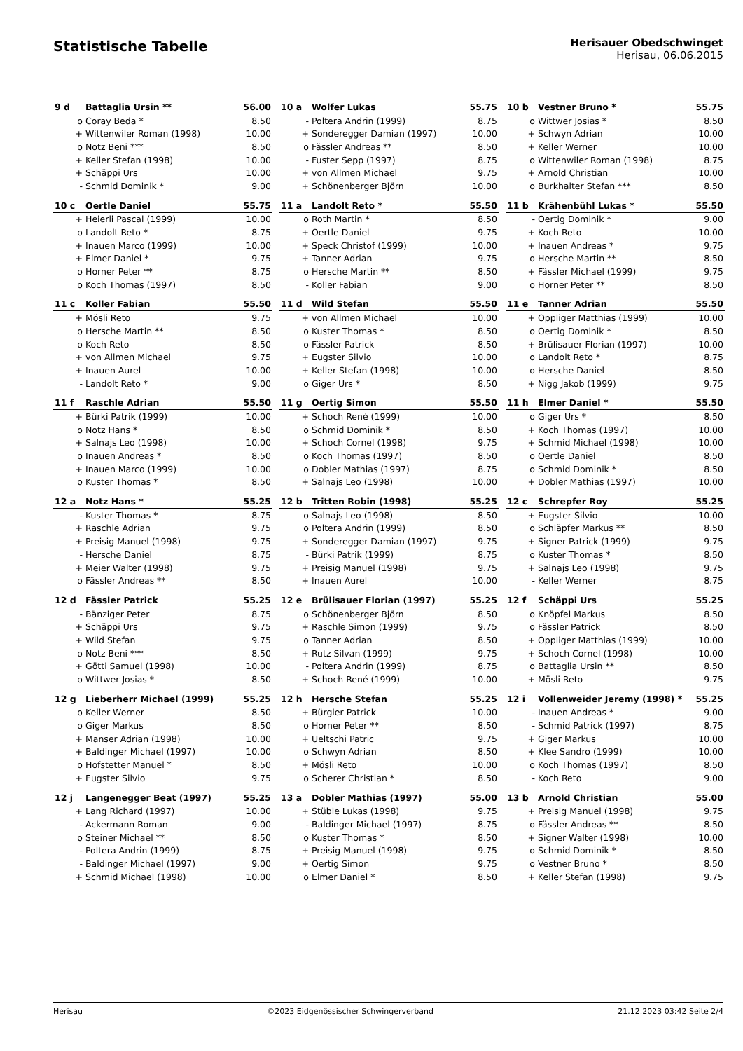Statistische Tabelle
Herisauer Obedschwinget
Herisau, 06.06.2015
| 9 d | Battaglia Ursin ** | 56.00 |
| --- | --- | --- |
| o | Coray Beda * | 8.50 |
| + | Wittenwiler Roman (1998) | 10.00 |
| o | Notz Beni *** | 8.50 |
| + | Keller Stefan (1998) | 10.00 |
| + | Schäppi Urs | 10.00 |
| - | Schmid Dominik * | 9.00 |
| 10 a | Wolfer Lukas | 55.75 |
| --- | --- | --- |
| - | Poltera Andrin (1999) | 8.75 |
| + | Sonderegger Damian (1997) | 10.00 |
| o | Fässler Andreas ** | 8.50 |
| - | Fuster Sepp (1997) | 8.75 |
| + | von Allmen Michael | 9.75 |
| + | Schönenberger Björn | 10.00 |
| 10 b | Vestner Bruno * | 55.75 |
| --- | --- | --- |
| o | Wittwer Josias * | 8.50 |
| + | Schwyn Adrian | 10.00 |
| + | Keller Werner | 10.00 |
| o | Wittenwiler Roman (1998) | 8.75 |
| + | Arnold Christian | 10.00 |
| o | Burkhalter Stefan *** | 8.50 |
| 10 c | Oertle Daniel | 55.75 |
| --- | --- | --- |
| + | Heierli Pascal (1999) | 10.00 |
| o | Landolt Reto * | 8.75 |
| + | Inauen Marco (1999) | 10.00 |
| + | Elmer Daniel * | 9.75 |
| o | Horner Peter ** | 8.75 |
| o | Koch Thomas (1997) | 8.50 |
| 11 a | Landolt Reto * | 55.50 |
| --- | --- | --- |
| o | Roth Martin * | 8.50 |
| + | Oertle Daniel | 9.75 |
| + | Speck Christof (1999) | 10.00 |
| + | Tanner Adrian | 9.75 |
| o | Hersche Martin ** | 8.50 |
| - | Koller Fabian | 9.00 |
| 11 b | Krähenbühl Lukas * | 55.50 |
| --- | --- | --- |
| - | Oertig Dominik * | 9.00 |
| + | Koch Reto | 10.00 |
| + | Inauen Andreas * | 9.75 |
| o | Hersche Martin ** | 8.50 |
| + | Fässler Michael (1999) | 9.75 |
| o | Horner Peter ** | 8.50 |
| 11 c | Koller Fabian | 55.50 |
| --- | --- | --- |
| + | Mösli Reto | 9.75 |
| o | Hersche Martin ** | 8.50 |
| o | Koch Reto | 8.50 |
| + | von Allmen Michael | 9.75 |
| + | Inauen Aurel | 10.00 |
| - | Landolt Reto * | 9.00 |
| 11 d | Wild Stefan | 55.50 |
| --- | --- | --- |
| + | von Allmen Michael | 10.00 |
| o | Kuster Thomas * | 8.50 |
| o | Fässler Patrick | 8.50 |
| + | Eugster Silvio | 10.00 |
| + | Keller Stefan (1998) | 10.00 |
| o | Giger Urs * | 8.50 |
| 11 e | Tanner Adrian | 55.50 |
| --- | --- | --- |
| + | Oppliger Matthias (1999) | 10.00 |
| o | Oertig Dominik * | 8.50 |
| + | Brülisauer Florian (1997) | 10.00 |
| o | Landolt Reto * | 8.75 |
| o | Hersche Daniel | 8.50 |
| + | Nigg Jakob (1999) | 9.75 |
| 11 f | Raschle Adrian | 55.50 |
| --- | --- | --- |
| + | Bürki Patrik (1999) | 10.00 |
| o | Notz Hans * | 8.50 |
| + | Salnajs Leo (1998) | 10.00 |
| o | Inauen Andreas * | 8.50 |
| + | Inauen Marco (1999) | 10.00 |
| o | Kuster Thomas * | 8.50 |
| 11 g | Oertig Simon | 55.50 |
| --- | --- | --- |
| + | Schoch René (1999) | 10.00 |
| o | Schmid Dominik * | 8.50 |
| + | Schoch Cornel (1998) | 9.75 |
| o | Koch Thomas (1997) | 8.50 |
| o | Dobler Mathias (1997) | 8.75 |
| + | Salnajs Leo (1998) | 10.00 |
| 11 h | Elmer Daniel * | 55.50 |
| --- | --- | --- |
| o | Giger Urs * | 8.50 |
| + | Koch Thomas (1997) | 10.00 |
| + | Schmid Michael (1998) | 10.00 |
| o | Oertle Daniel | 8.50 |
| o | Schmid Dominik * | 8.50 |
| + | Dobler Mathias (1997) | 10.00 |
| 12 a | Notz Hans * | 55.25 |
| --- | --- | --- |
| - | Kuster Thomas * | 8.75 |
| + | Raschle Adrian | 9.75 |
| + | Preisig Manuel (1998) | 9.75 |
| - | Hersche Daniel | 8.75 |
| + | Meier Walter (1998) | 9.75 |
| o | Fässler Andreas ** | 8.50 |
| 12 b | Tritten Robin (1998) | 55.25 |
| --- | --- | --- |
| o | Salnajs Leo (1998) | 8.50 |
| o | Poltera Andrin (1999) | 8.50 |
| + | Sonderegger Damian (1997) | 9.75 |
| - | Bürki Patrik (1999) | 8.75 |
| + | Preisig Manuel (1998) | 9.75 |
| + | Inauen Aurel | 10.00 |
| 12 c | Schrepfer Roy | 55.25 |
| --- | --- | --- |
| + | Eugster Silvio | 10.00 |
| o | Schläpfer Markus ** | 8.50 |
| + | Signer Patrick (1999) | 9.75 |
| o | Kuster Thomas * | 8.50 |
| + | Salnajs Leo (1998) | 9.75 |
| - | Keller Werner | 8.75 |
| 12 d | Fässler Patrick | 55.25 |
| --- | --- | --- |
| - | Bänziger Peter | 8.75 |
| + | Schäppi Urs | 9.75 |
| + | Wild Stefan | 9.75 |
| o | Notz Beni *** | 8.50 |
| + | Götti Samuel (1998) | 10.00 |
| o | Wittwer Josias * | 8.50 |
| 12 e | Brülisauer Florian (1997) | 55.25 |
| --- | --- | --- |
| o | Schönenberger Björn | 8.50 |
| + | Raschle Simon (1999) | 9.75 |
| o | Tanner Adrian | 8.50 |
| + | Rutz Silvan (1999) | 9.75 |
| - | Poltera Andrin (1999) | 8.75 |
| + | Schoch René (1999) | 10.00 |
| 12 f | Schäppi Urs | 55.25 |
| --- | --- | --- |
| o | Knöpfel Markus | 8.50 |
| o | Fässler Patrick | 8.50 |
| + | Oppliger Matthias (1999) | 10.00 |
| + | Schoch Cornel (1998) | 10.00 |
| o | Battaglia Ursin ** | 8.50 |
| + | Mösli Reto | 9.75 |
| 12 g | Lieberherr Michael (1999) | 55.25 |
| --- | --- | --- |
| o | Keller Werner | 8.50 |
| o | Giger Markus | 8.50 |
| + | Manser Adrian (1998) | 10.00 |
| + | Baldinger Michael (1997) | 10.00 |
| o | Hofstetter Manuel * | 8.50 |
| + | Eugster Silvio | 9.75 |
| 12 h | Hersche Stefan | 55.25 |
| --- | --- | --- |
| + | Bürgler Patrick | 10.00 |
| o | Horner Peter ** | 8.50 |
| + | Ueltschi Patric | 9.75 |
| o | Schwyn Adrian | 8.50 |
| + | Mösli Reto | 10.00 |
| o | Scherer Christian * | 8.50 |
| 12 i | Vollenweider Jeremy (1998) * | 55.25 |
| --- | --- | --- |
| - | Inauen Andreas * | 9.00 |
| - | Schmid Patrick (1997) | 8.75 |
| + | Giger Markus | 10.00 |
| + | Klee Sandro (1999) | 10.00 |
| o | Koch Thomas (1997) | 8.50 |
| - | Koch Reto | 9.00 |
| 12 j | Langenegger Beat (1997) | 55.25 |
| --- | --- | --- |
| + | Lang Richard (1997) | 10.00 |
| - | Ackermann Roman | 9.00 |
| o | Steiner Michael ** | 8.50 |
| - | Poltera Andrin (1999) | 8.75 |
| - | Baldinger Michael (1997) | 9.00 |
| + | Schmid Michael (1998) | 10.00 |
| 13 a | Dobler Mathias (1997) | 55.00 |
| --- | --- | --- |
| + | Stüble Lukas (1998) | 9.75 |
| - | Baldinger Michael (1997) | 8.75 |
| o | Kuster Thomas * | 8.50 |
| + | Preisig Manuel (1998) | 9.75 |
| + | Oertig Simon | 9.75 |
| o | Elmer Daniel * | 8.50 |
| 13 b | Arnold Christian | 55.00 |
| --- | --- | --- |
| + | Preisig Manuel (1998) | 9.75 |
| o | Fässler Andreas ** | 8.50 |
| + | Signer Walter (1998) | 10.00 |
| o | Schmid Dominik * | 8.50 |
| o | Vestner Bruno * | 8.50 |
| + | Keller Stefan (1998) | 9.75 |
Herisau ©2023 Eidgenössischer Schwingerverband 21.12.2023 03:42 Seite 2/4